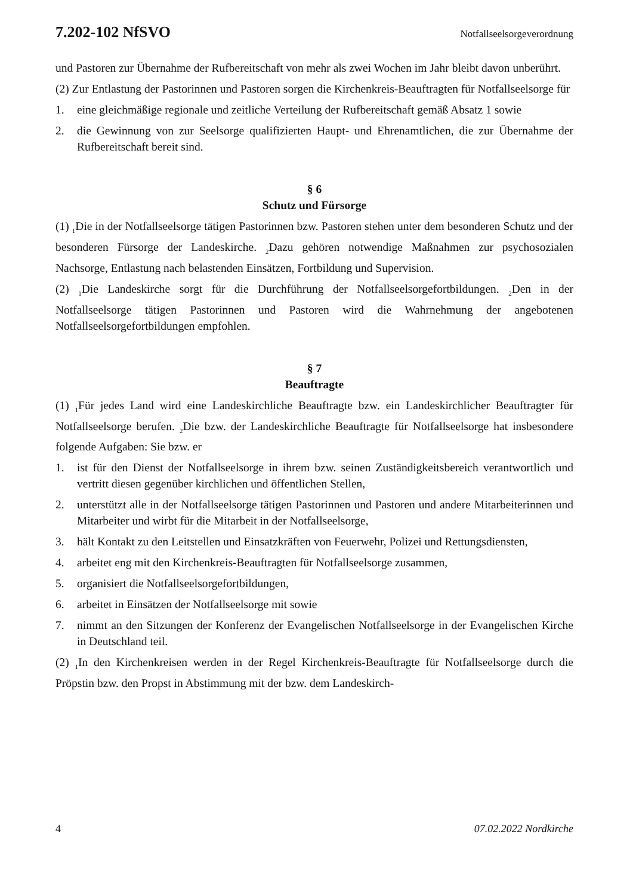7.202-102 NfSVO Notfallseelsorgeverordnung
und Pastoren zur Übernahme der Rufbereitschaft von mehr als zwei Wochen im Jahr bleibt davon unberührt.
(2) Zur Entlastung der Pastorinnen und Pastoren sorgen die Kirchenkreis-Beauftragten für Notfallseelsorge für
1. eine gleichmäßige regionale und zeitliche Verteilung der Rufbereitschaft gemäß Absatz 1 sowie
2. die Gewinnung von zur Seelsorge qualifizierten Haupt- und Ehrenamtlichen, die zur Übernahme der Rufbereitschaft bereit sind.
§ 6
Schutz und Fürsorge
(1) <sub>1</sub>Die in der Notfallseelsorge tätigen Pastorinnen bzw. Pastoren stehen unter dem besonderen Schutz und der besonderen Fürsorge der Landeskirche. <sub>2</sub>Dazu gehören notwendige Maßnahmen zur psychosozialen Nachsorge, Entlastung nach belastenden Einsätzen, Fortbildung und Supervision.
(2) <sub>1</sub>Die Landeskirche sorgt für die Durchführung der Notfallseelsorgefortbildungen. <sub>2</sub>Den in der Notfallseelsorge tätigen Pastorinnen und Pastoren wird die Wahrnehmung der angebotenen Notfallseelsorgefortbildungen empfohlen.
§ 7
Beauftragte
(1) <sub>1</sub>Für jedes Land wird eine Landeskirchliche Beauftragte bzw. ein Landeskirchlicher Beauftragter für Notfallseelsorge berufen. <sub>2</sub>Die bzw. der Landeskirchliche Beauftragte für Notfallseelsorge hat insbesondere folgende Aufgaben: Sie bzw. er
1. ist für den Dienst der Notfallseelsorge in ihrem bzw. seinen Zuständigkeitsbereich verantwortlich und vertritt diesen gegenüber kirchlichen und öffentlichen Stellen,
2. unterstützt alle in der Notfallseelsorge tätigen Pastorinnen und Pastoren und andere Mitarbeiterinnen und Mitarbeiter und wirbt für die Mitarbeit in der Notfallseelsorge,
3. hält Kontakt zu den Leitstellen und Einsatzkräften von Feuerwehr, Polizei und Rettungsdiensten,
4. arbeitet eng mit den Kirchenkreis-Beauftragten für Notfallseelsorge zusammen,
5. organisiert die Notfallseelsorgefortbildungen,
6. arbeitet in Einsätzen der Notfallseelsorge mit sowie
7. nimmt an den Sitzungen der Konferenz der Evangelischen Notfallseelsorge in der Evangelischen Kirche in Deutschland teil.
(2) <sub>1</sub>In den Kirchenkreisen werden in der Regel Kirchenkreis-Beauftragte für Notfallseelsorge durch die Pröpstin bzw. den Propst in Abstimmung mit der bzw. dem Landeskirch-
4 07.02.2022 Nordkirche